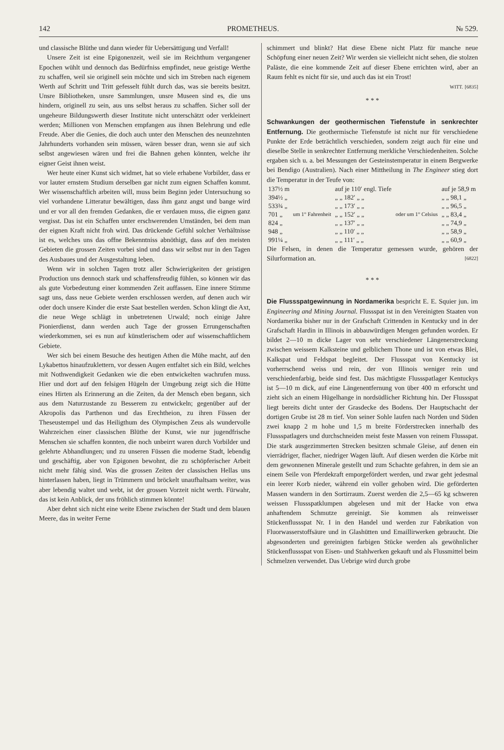142 PROMETHEUS. № 529.
und classische Blüthe und dann wieder für Uebersättigung und Verfall!
Unsere Zeit ist eine Epigonenzeit, weil sie im Reichthum vergangener Epochen wühlt und dennoch das Bedürfniss empfindet, neue geistige Werthe zu schaffen, weil sie originell sein möchte und sich im Streben nach eigenem Werth auf Schritt und Tritt gefesselt fühlt durch das, was sie bereits besitzt. Unsre Bibliotheken, unsre Sammlungen, unsre Museen sind es, die uns hindern, originell zu sein, aus uns selbst heraus zu schaffen. Sicher soll der ungeheure Bildungswerth dieser Institute nicht unterschätzt oder verkleinert werden; Millionen von Menschen empfangen aus ihnen Belehrung und edle Freude. Aber die Genies, die doch auch unter den Menschen des neunzehnten Jahrhunderts vorhanden sein müssen, wären besser dran, wenn sie auf sich selbst angewiesen wären und frei die Bahnen gehen könnten, welche ihr eigner Geist ihnen weist.
Wer heute einer Kunst sich widmet, hat so viele erhabene Vorbilder, dass er vor lauter ernstem Studium derselben gar nicht zum eignen Schaffen kommt. Wer wissenschaftlich arbeiten will, muss beim Beginn jeder Untersuchung so viel vorhandene Litteratur bewältigen, dass ihm ganz angst und bange wird und er vor all den fremden Gedanken, die er verdauen muss, die eignen ganz vergisst. Das ist ein Schaffen unter erschwerenden Umständen, bei dem man der eignen Kraft nicht froh wird. Das drückende Gefühl solcher Verhältnisse ist es, welches uns das offne Bekenntniss abnöthigt, dass auf den meisten Gebieten die grossen Zeiten vorbei sind und dass wir selbst nur in den Tagen des Ausbaues und der Ausgestaltung leben.
Wenn wir in solchen Tagen trotz aller Schwierigkeiten der geistigen Production uns dennoch stark und schaffensfreudig fühlen, so können wir das als gute Vorbedeutung einer kommenden Zeit auffassen. Eine innere Stimme sagt uns, dass neue Gebiete werden erschlossen werden, auf denen auch wir oder doch unsere Kinder die erste Saat bestellen werden. Schon klingt die Axt, die neue Wege schlägt in unbetretenen Urwald; noch einige Jahre Pionierdienst, dann werden auch Tage der grossen Errungenschaften wiederkommen, sei es nun auf künstlerischem oder auf wissenschaftlichem Gebiete.
Wer sich bei einem Besuche des heutigen Athen die Mühe macht, auf den Lykabettos hinaufzuklettern, vor dessen Augen entfaltet sich ein Bild, welches mit Nothwendigkeit Gedanken wie die eben entwickelten wachrufen muss. Hier und dort auf den felsigen Hügeln der Umgebung zeigt sich die Hütte eines Hirten als Erinnerung an die Zeiten, da der Mensch eben begann, sich aus dem Naturzustande zu Besserem zu entwickeln; gegenüber auf der Akropolis das Parthenon und das Erechtheion, zu ihren Füssen der Theseustempel und das Heiligthum des Olympischen Zeus als wundervolle Wahrzeichen einer classischen Blüthe der Kunst, wie nur jugendfrische Menschen sie schaffen konnten, die noch unbeirrt waren durch Vorbilder und gelehrte Abhandlungen; und zu unseren Füssen die moderne Stadt, lebendig und geschäftig, aber von Epigonen bewohnt, die zu schöpferischer Arbeit nicht mehr fähig sind. Was die grossen Zeiten der classischen Hellas uns hinterlassen haben, liegt in Trümmern und bröckelt unaufhaltsam weiter, was aber lebendig waltet und webt, ist der grossen Vorzeit nicht werth. Fürwahr, das ist kein Anblick, der uns fröhlich stimmen könnte!
Aber dehnt sich nicht eine weite Ebene zwischen der Stadt und dem blauen Meere, das in weiter Ferne
schimmert und blinkt? Hat diese Ebene nicht Platz für manche neue Schöpfung einer neuen Zeit? Wir werden sie vielleicht nicht sehen, die stolzen Paläste, die eine kommende Zeit auf dieser Ebene errichten wird, aber an Raum fehlt es nicht für sie, und auch das ist ein Trost!
WITT. [6835]
* * *
Schwankungen der geothermischen Tiefenstufe in senkrechter Entfernung.
Die geothermische Tiefenstufe ist nicht nur für verschiedene Punkte der Erde beträchtlich verschieden, sondern zeigt auch für eine und dieselbe Stelle in senkrechter Entfernung merkliche Verschiedenheiten. Solche ergaben sich u. a. bei Messungen der Gesteinstemperatur in einem Bergwerke bei Bendigo (Australien). Nach einer Mittheilung in The Engineer stieg dort die Temperatur in der Teufe von:
| 137½ m | um 1° Fahrenheit | auf je 110′ engl. Tiefe | oder um 1° Celsius | auf je 58,9 m |
| 394½ „ | | „ „ 182′ „ „ | | „ „ 98,1 „ |
| 533¾ „ | | „ „ 173′ „ „ | | „ „ 96,5 „ |
| 701 „ | | „ „ 152′ „ „ | | „ „ 83,4 „ |
| 824 „ | | „ „ 137′ „ „ | | „ „ 74,9 „ |
| 948 „ | | „ „ 110′ „ „ | | „ „ 58,9 „ |
| 991¼ „ | | „ „ 111′ „ „ | | „ „ 60,9 „ |
Die Felsen, in denen die Temperatur gemessen wurde, gehören der Silurformation an. [6822]
* * *
Die Flussspatgewinnung in Nordamerika
bespricht E. E. Squier jun. im Engineering and Mining Journal. Flussspat ist in den Vereinigten Staaten von Nordamerika bisher nur in der Grafschaft Crittenden in Kentucky und in der Grafschaft Hardin in Illinois in abbauwürdigen Mengen gefunden worden. Er bildet 2—10 m dicke Lager von sehr verschiedener Längenerstreckung zwischen weissem Kalksteine und gelblichem Thone und ist von etwas Blei, Kalkspat und Feldspat begleitet. Der Flussspat von Kentucky ist vorherrschend weiss und rein, der von Illinois weniger rein und verschiedenfarbig, beide sind fest. Das mächtigste Flussspatlager Kentuckys ist 5—10 m dick, auf eine Längenentfernung von über 400 m erforscht und zieht sich an einem Hügelhange in nordsüdlicher Richtung hin. Der Flussspat liegt bereits dicht unter der Grasdecke des Bodens. Der Hauptschacht der dortigen Grube ist 28 m tief. Von seiner Sohle laufen nach Norden und Süden zwei knapp 2 m hohe und 1,5 m breite Förderstrecken innerhalb des Flussspatlagers und durchschneiden meist feste Massen von reinem Flussspat. Die stark ausgezimmerten Strecken besitzen schmale Gleise, auf denen ein vierrädriger, flacher, niedriger Wagen läuft. Auf diesen werden die Körbe mit dem gewonnenen Minerale gestellt und zum Schachte gefahren, in dem sie an einem Seile von Pferdekraft emporgefördert werden, und zwar geht jedesmal ein leerer Korb nieder, während ein voller gehoben wird. Die geförderten Massen wandern in den Sortirraum. Zuerst werden die 2,5—65 kg schweren weissen Flussspatklumpen abgelesen und mit der Hacke von etwa anhaftendem Schmutze gereinigt. Sie kommen als reinweisser Stückenflussspat Nr. I in den Handel und werden zur Fabrikation von Fluorwasserstoffsäure und in Glashütten und Emaillirwerken gebraucht. Die abgesonderten und gereinigten farbigen Stücke werden als gewöhnlicher Stückenflussspat von Eisen- und Stahlwerken gekauft und als Flussmittel beim Schmelzen verwendet. Das Uebrige wird durch grobe